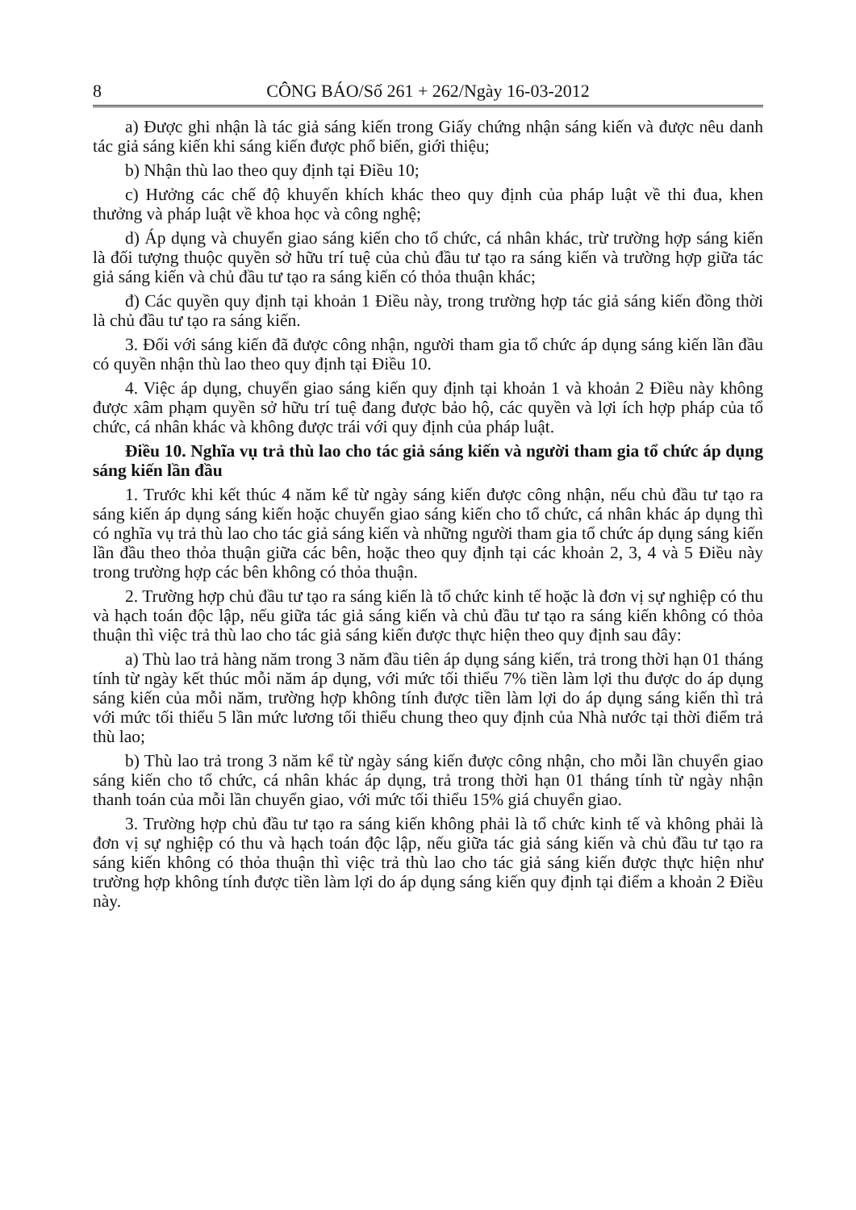8 CÔNG BÁO/Số 261 + 262/Ngày 16-03-2012
a) Được ghi nhận là tác giả sáng kiến trong Giấy chứng nhận sáng kiến và được nêu danh tác giả sáng kiến khi sáng kiến được phổ biến, giới thiệu;
b) Nhận thù lao theo quy định tại Điều 10;
c) Hưởng các chế độ khuyến khích khác theo quy định của pháp luật về thi đua, khen thưởng và pháp luật về khoa học và công nghệ;
d) Áp dụng và chuyển giao sáng kiến cho tổ chức, cá nhân khác, trừ trường hợp sáng kiến là đối tượng thuộc quyền sở hữu trí tuệ của chủ đầu tư tạo ra sáng kiến và trường hợp giữa tác giả sáng kiến và chủ đầu tư tạo ra sáng kiến có thỏa thuận khác;
đ) Các quyền quy định tại khoản 1 Điều này, trong trường hợp tác giả sáng kiến đồng thời là chủ đầu tư tạo ra sáng kiến.
3. Đối với sáng kiến đã được công nhận, người tham gia tổ chức áp dụng sáng kiến lần đầu có quyền nhận thù lao theo quy định tại Điều 10.
4. Việc áp dụng, chuyển giao sáng kiến quy định tại khoản 1 và khoản 2 Điều này không được xâm phạm quyền sở hữu trí tuệ đang được bảo hộ, các quyền và lợi ích hợp pháp của tổ chức, cá nhân khác và không được trái với quy định của pháp luật.
Điều 10. Nghĩa vụ trả thù lao cho tác giả sáng kiến và người tham gia tổ chức áp dụng sáng kiến lần đầu
1. Trước khi kết thúc 4 năm kể từ ngày sáng kiến được công nhận, nếu chủ đầu tư tạo ra sáng kiến áp dụng sáng kiến hoặc chuyển giao sáng kiến cho tổ chức, cá nhân khác áp dụng thì có nghĩa vụ trả thù lao cho tác giả sáng kiến và những người tham gia tổ chức áp dụng sáng kiến lần đầu theo thỏa thuận giữa các bên, hoặc theo quy định tại các khoản 2, 3, 4 và 5 Điều này trong trường hợp các bên không có thỏa thuận.
2. Trường hợp chủ đầu tư tạo ra sáng kiến là tổ chức kinh tế hoặc là đơn vị sự nghiệp có thu và hạch toán độc lập, nếu giữa tác giả sáng kiến và chủ đầu tư tạo ra sáng kiến không có thỏa thuận thì việc trả thù lao cho tác giả sáng kiến được thực hiện theo quy định sau đây:
a) Thù lao trả hàng năm trong 3 năm đầu tiên áp dụng sáng kiến, trả trong thời hạn 01 tháng tính từ ngày kết thúc mỗi năm áp dụng, với mức tối thiểu 7% tiền làm lợi thu được do áp dụng sáng kiến của mỗi năm, trường hợp không tính được tiền làm lợi do áp dụng sáng kiến thì trả với mức tối thiểu 5 lần mức lương tối thiểu chung theo quy định của Nhà nước tại thời điểm trả thù lao;
b) Thù lao trả trong 3 năm kể từ ngày sáng kiến được công nhận, cho mỗi lần chuyển giao sáng kiến cho tổ chức, cá nhân khác áp dụng, trả trong thời hạn 01 tháng tính từ ngày nhận thanh toán của mỗi lần chuyển giao, với mức tối thiểu 15% giá chuyển giao.
3. Trường hợp chủ đầu tư tạo ra sáng kiến không phải là tổ chức kinh tế và không phải là đơn vị sự nghiệp có thu và hạch toán độc lập, nếu giữa tác giả sáng kiến và chủ đầu tư tạo ra sáng kiến không có thỏa thuận thì việc trả thù lao cho tác giả sáng kiến được thực hiện như trường hợp không tính được tiền làm lợi do áp dụng sáng kiến quy định tại điểm a khoản 2 Điều này.